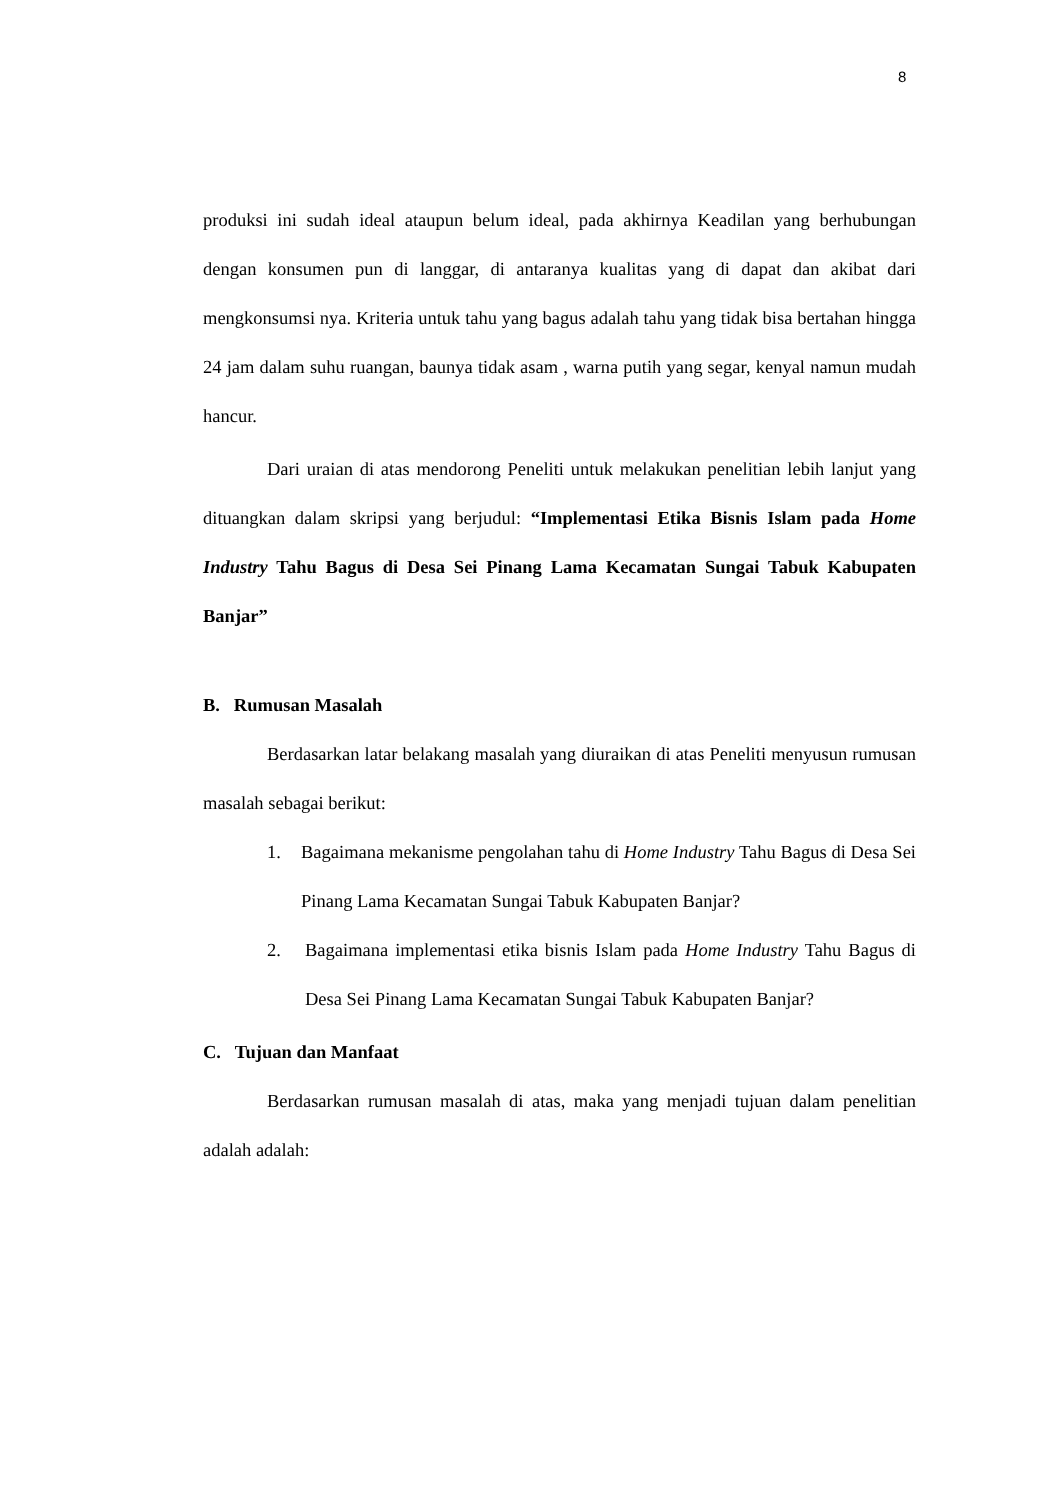8
produksi ini sudah ideal ataupun belum ideal, pada akhirnya Keadilan yang berhubungan dengan konsumen pun di langgar, di antaranya kualitas yang di dapat dan akibat dari mengkonsumsi nya. Kriteria untuk tahu yang bagus adalah tahu yang tidak bisa bertahan hingga 24 jam dalam suhu ruangan, baunya tidak asam , warna putih yang segar, kenyal namun mudah hancur.
Dari uraian di atas mendorong Peneliti untuk melakukan penelitian lebih lanjut yang dituangkan dalam skripsi yang berjudul: “Implementasi Etika Bisnis Islam pada Home Industry Tahu Bagus di Desa Sei Pinang Lama Kecamatan Sungai Tabuk Kabupaten Banjar”
B. Rumusan Masalah
Berdasarkan latar belakang masalah yang diuraikan di atas Peneliti menyusun rumusan masalah sebagai berikut:
1. Bagaimana mekanisme pengolahan tahu di Home Industry Tahu Bagus di Desa Sei Pinang Lama Kecamatan Sungai Tabuk Kabupaten Banjar?
2. Bagaimana implementasi etika bisnis Islam pada Home Industry Tahu Bagus di Desa Sei Pinang Lama Kecamatan Sungai Tabuk Kabupaten Banjar?
C. Tujuan dan Manfaat
Berdasarkan rumusan masalah di atas, maka yang menjadi tujuan dalam penelitian adalah adalah: